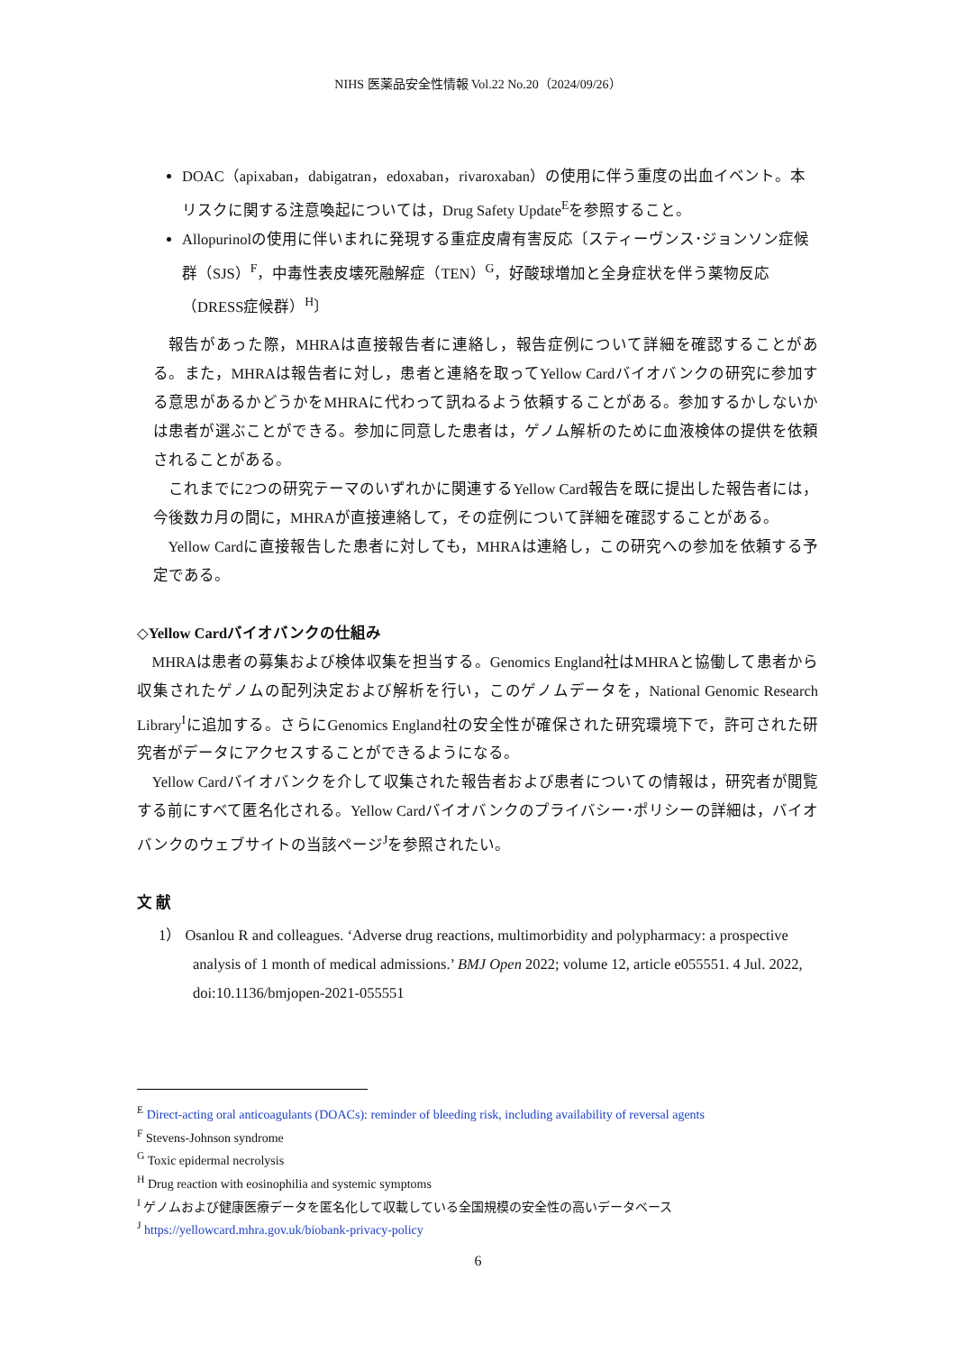NIHS 医薬品安全性情報 Vol.22 No.20（2024/09/26）
DOAC（apixaban，dabigatran，edoxaban，rivaroxaban）の使用に伴う重度の出血イベント。本リスクに関する注意喚起については，Drug Safety Update<sup>E</sup>を参照すること。
Allopurinolの使用に伴いまれに発現する重症皮膚有害反応〔スティーヴンス･ジョンソン症候群（SJS）<sup>F</sup>，中毒性表皮壊死融解症（TEN）<sup>G</sup>，好酸球増加と全身症状を伴う薬物反応（DRESS症候群）<sup>H</sup>〕
報告があった際，MHRAは直接報告者に連絡し，報告症例について詳細を確認することがある。また，MHRAは報告者に対し，患者と連絡を取ってYellow Cardバイオバンクの研究に参加する意思があるかどうかをMHRAに代わって訊ねるよう依頼することがある。参加するかしないかは患者が選ぶことができる。参加に同意した患者は，ゲノム解析のために血液検体の提供を依頼されることがある。
これまでに2つの研究テーマのいずれかに関連するYellow Card報告を既に提出した報告者には，今後数カ月の間に，MHRAが直接連絡して，その症例について詳細を確認することがある。
Yellow Cardに直接報告した患者に対しても，MHRAは連絡し，この研究への参加を依頼する予定である。
◇Yellow Cardバイオバンクの仕組み
MHRAは患者の募集および検体収集を担当する。Genomics England社はMHRAと協働して患者から収集されたゲノムの配列決定および解析を行い，このゲノムデータを，National Genomic Research Library<sup>I</sup>に追加する。さらにGenomics England社の安全性が確保された研究環境下で，許可された研究者がデータにアクセスすることができるようになる。
Yellow Cardバイオバンクを介して収集された報告者および患者についての情報は，研究者が閲覧する前にすべて匿名化される。Yellow Cardバイオバンクのプライバシー･ポリシーの詳細は，バイオバンクのウェブサイトの当該ページ<sup>J</sup>を参照されたい。
文 献
1） Osanlou R and colleagues. ‘Adverse drug reactions, multimorbidity and polypharmacy: a prospective analysis of 1 month of medical admissions.’ BMJ Open 2022; volume 12, article e055551. 4 Jul. 2022, doi:10.1136/bmjopen-2021-055551
<sup>E</sup> Direct-acting oral anticoagulants (DOACs): reminder of bleeding risk, including availability of reversal agents
<sup>F</sup> Stevens-Johnson syndrome
<sup>G</sup> Toxic epidermal necrolysis
<sup>H</sup> Drug reaction with eosinophilia and systemic symptoms
<sup>I</sup> ゲノムおよび健康医療データを匿名化して収載している全国規模の安全性の高いデータベース
<sup>J</sup> https://yellowcard.mhra.gov.uk/biobank-privacy-policy
6